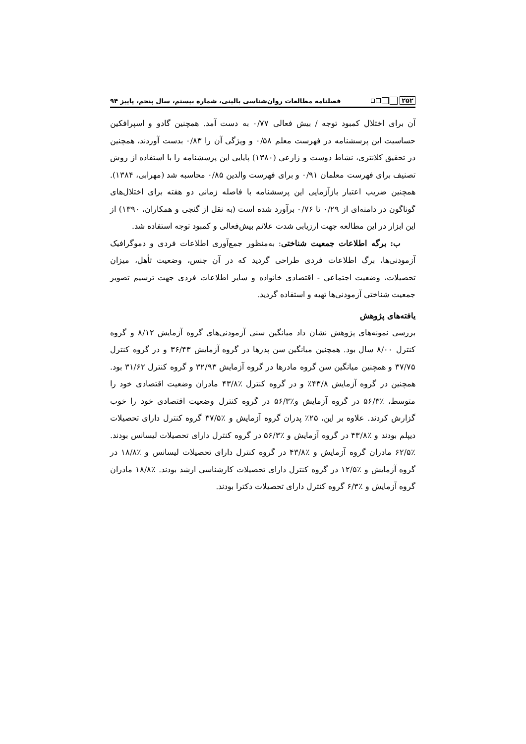۲۵۲ فصلنامه مطالعات روان‌شناسی بالینی، شماره بیستم، سال پنجم، پاییز ۹۴
آن برای اختلال کمبود توجه / بیش فعالی ۰/۷۷ به دست آمد. همچنین گادو و اسپرافکین حساسیت این پرسشنامه در فهرست معلم ۰/۵۸ و ویژگی آن را ۰/۸۳ بدست آوردند، همچنین در تحقیق کلانتری، نشاط دوست و زارعی (۱۳۸۰) پایایی این پرسشنامه را با استفاده از روش تصنیف برای فهرست معلمان ۰/۹۱ و برای فهرست والدین ۰/۸۵ محاسبه شد (مهرابی، ۱۳۸۴). همچنین ضریب اعتبار بازآزمایی این پرسشنامه با فاصله زمانی دو هفته برای اختلال‌های گوناگون در دامنه‌ای از ۰/۲۹ تا ۰/۷۶ برآورد شده است (به نقل از گنجی و همکاران، ۱۳۹۰) از این ابزار در این مطالعه جهت ارزیابی شدت علائم بیش‌فعالی و کمبود توجه استفاده شد.
ب: برگه اطلاعات جمعیت شناختی: به‌منظور جمع‌آوری اطلاعات فردی و دموگرافیک آزمودنی‌ها، برگ اطلاعات فردی طراحی گردید که در آن جنس، وضعیت تأهل، میزان تحصیلات، وضعیت اجتماعی - اقتصادی خانواده و سایر اطلاعات فردی جهت ترسیم تصویر جمعیت شناختی آزمودنی‌ها تهیه و استفاده گردید.
یافته‌های پژوهش
بررسی نمونه‌های پژوهش نشان داد میانگین سنی آزمودنی‌های گروه آزمایش ۸/۱۲ و گروه کنترل ۸/۰۰ سال بود. همچنین میانگین سن پدرها در گروه آزمایش ۳۶/۴۳ و در گروه کنترل ۳۷/۷۵ و همچنین میانگین سن گروه مادرها در گروه آزمایش ۳۲/۹۳ و گروه کنترل ۳۱/۶۲ بود. همچنین در گروه آزمایش ۴۳/۸٪ و در گروه کنترل ٪۴۳/۸ مادران وضعیت اقتصادی خود را متوسط، ٪۵۶/۳ در گروه آزمایش و٪۵۶/۳ در گروه کنترل وضعیت اقتصادی خود را خوب گزارش کردند. علاوه بر این، ۲۵٪ پدران گروه آزمایش و ٪۳۷/۵ گروه کنترل دارای تحصیلات دیپلم بودند و ٪۴۳/۸ در گروه آزمایش و ٪۵۶/۳ در گروه کنترل دارای تحصیلات لیسانس بودند. ٪۶۲/۵ مادران گروه آزمایش و ٪۴۳/۸ در گروه کنترل دارای تحصیلات لیسانس و ٪۱۸/۸ در گروه آزمایش و ٪۱۲/۵ در گروه کنترل دارای تحصیلات کارشناسی ارشد بودند. ٪۱۸/۸ مادران گروه آزمایش و ٪۶/۳ گروه کنترل دارای تحصیلات دکترا بودند.